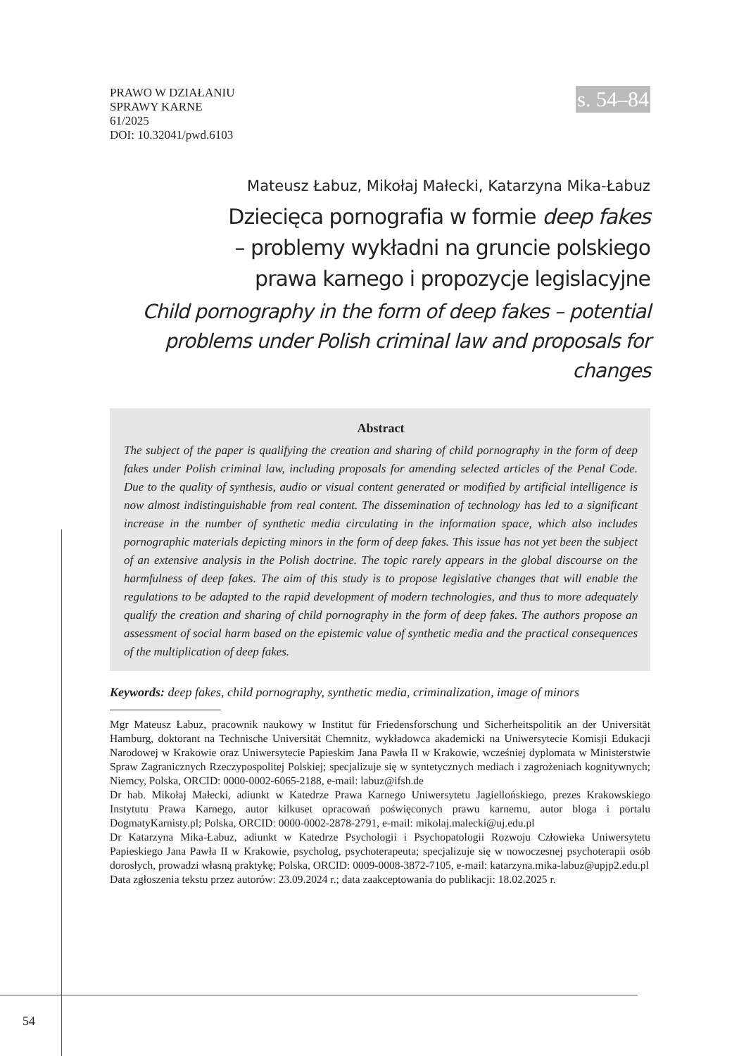PRAWO W DZIAŁANIU
SPRAWY KARNE
61/2025
DOI: 10.32041/pwd.6103
s. 54–84
Mateusz Łabuz, Mikołaj Małecki, Katarzyna Mika-Łabuz
Dziecięca pornografia w formie deep fakes
– problemy wykładni na gruncie polskiego
prawa karnego i propozycje legislacyjne
Child pornography in the form of deep fakes – potential
problems under Polish criminal law and proposals for changes
Abstract
The subject of the paper is qualifying the creation and sharing of child pornography in the form of deep fakes under Polish criminal law, including proposals for amending selected articles of the Penal Code. Due to the quality of synthesis, audio or visual content generated or modified by artificial intelligence is now almost indistinguishable from real content. The dissemination of technology has led to a significant increase in the number of synthetic media circulating in the information space, which also includes pornographic materials depicting minors in the form of deep fakes. This issue has not yet been the subject of an extensive analysis in the Polish doctrine. The topic rarely appears in the global discourse on the harmfulness of deep fakes. The aim of this study is to propose legislative changes that will enable the regulations to be adapted to the rapid development of modern technologies, and thus to more adequately qualify the creation and sharing of child pornography in the form of deep fakes. The authors propose an assessment of social harm based on the epistemic value of synthetic media and the practical consequences of the multiplication of deep fakes.
Keywords: deep fakes, child pornography, synthetic media, criminalization, image of minors
Mgr Mateusz Łabuz, pracownik naukowy w Institut für Friedensforschung und Sicherheitspolitik an der Universität Hamburg, doktorant na Technische Universität Chemnitz, wykładowca akademicki na Uniwersytecie Komisji Edukacji Narodowej w Krakowie oraz Uniwersytecie Papieskim Jana Pawła II w Krakowie, wcześniej dyplomata w Ministerstwie Spraw Zagranicznych Rzeczypospolitej Polskiej; specjalizuje się w syntetycznych mediach i zagrożeniach kognitywnych; Niemcy, Polska, ORCID: 0000-0002-6065-2188, e-mail: labuz@ifsh.de
Dr hab. Mikołaj Małecki, adiunkt w Katedrze Prawa Karnego Uniwersytetu Jagiellońskiego, prezes Krakowskiego Instytutu Prawa Karnego, autor kilkuset opracowań poświęconych prawu karnemu, autor bloga i portalu DogmatyKarnisty.pl; Polska, ORCID: 0000-0002-2878-2791, e-mail: mikolaj.malecki@uj.edu.pl
Dr Katarzyna Mika-Łabuz, adiunkt w Katedrze Psychologii i Psychopatologii Rozwoju Człowieka Uniwersytetu Papieskiego Jana Pawła II w Krakowie, psycholog, psychoterapeuta; specjalizuje się w nowoczesnej psychoterapii osób dorosłych, prowadzi własną praktykę; Polska, ORCID: 0009-0008-3872-7105, e-mail: katarzyna.mika-labuz@upjp2.edu.pl
Data zgłoszenia tekstu przez autorów: 23.09.2024 r.; data zaakceptowania do publikacji: 18.02.2025 r.
54